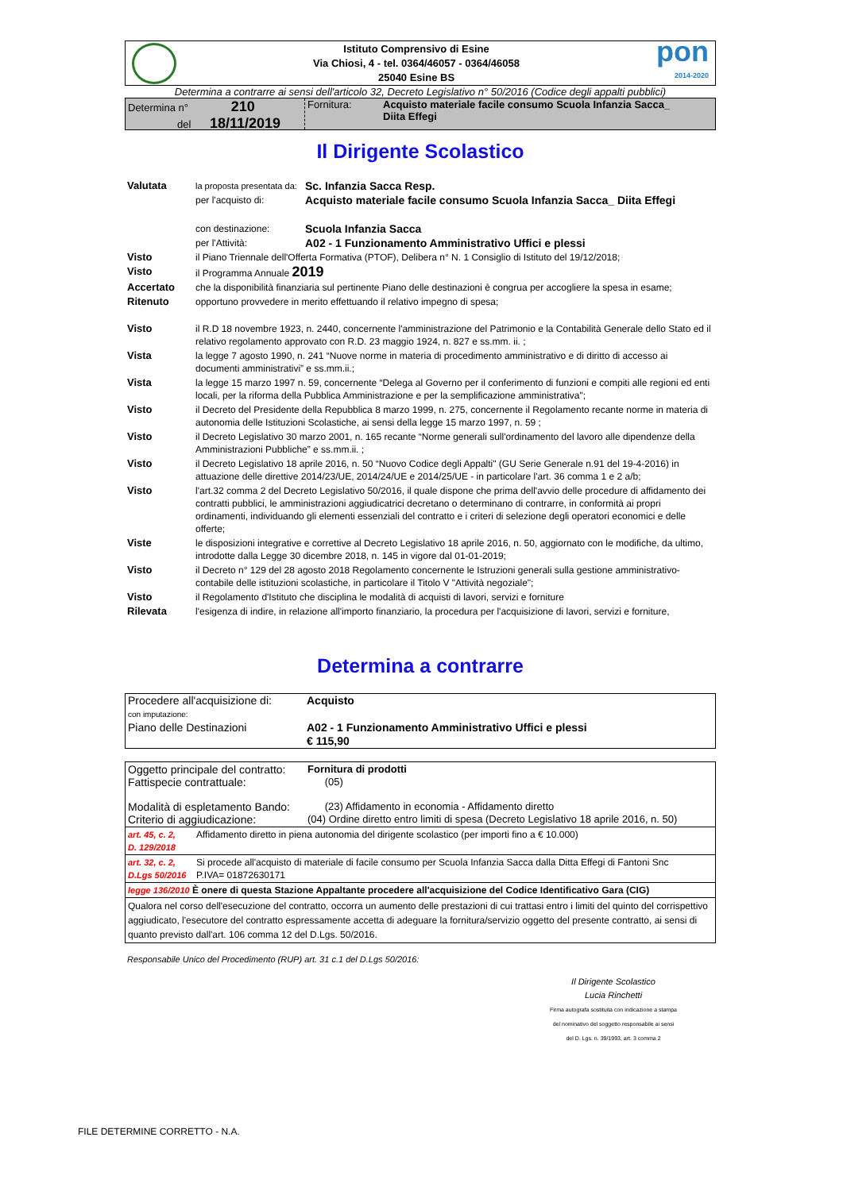Istituto Comprensivo di Esine
Via Chiosi, 4 - tel. 0364/46057 - 0364/46058
25040 Esine BS
pon
2014-2020
Determina a contrarre ai sensi dell'articolo 32, Decreto Legislativo n° 50/2016 (Codice degli appalti pubblici)
Determina n° 210
del 18/11/2019
Fornitura: Acquisto materiale facile consumo Scuola Infanzia Sacca_
Diita Effegi
Il Dirigente Scolastico
| Valutata | la proposta presentata da: | Sc. Infanzia Sacca Resp. |
| | per l'acquisto di: | Acquisto materiale facile consumo Scuola Infanzia Sacca_ Diita Effegi |
| | con destinazione: | Scuola Infanzia Sacca |
| | per l'Attività: | A02 - 1 Funzionamento Amministrativo Uffici e plessi |
| Visto | il Piano Triennale dell'Offerta Formativa (PTOF), Delibera n° N. 1 Consiglio di Istituto del 19/12/2018; | |
| Visto | il Programma Annuale 2019 | |
| Accertato | che la disponibilità finanziaria sul pertinente Piano delle destinazioni è congrua per accogliere la spesa in esame; | |
| Ritenuto | opportuno provvedere in merito effettuando il relativo impegno di spesa; | |
| Visto | il R.D 18 novembre 1923, n. 2440, concernente l'amministrazione del Patrimonio e la Contabilità Generale dello Stato ed il relativo regolamento approvato con R.D. 23 maggio 1924, n. 827 e ss.mm. ii. ; | |
| Vista | la legge 7 agosto 1990, n. 241 “Nuove norme in materia di procedimento amministrativo e di diritto di accesso ai documenti amministrativi” e ss.mm.ii.; | |
| Vista | la legge 15 marzo 1997 n. 59, concernente “Delega al Governo per il conferimento di funzioni e compiti alle regioni ed enti locali, per la riforma della Pubblica Amministrazione e per la semplificazione amministrativa"; | |
| Visto | il Decreto del Presidente della Repubblica 8 marzo 1999, n. 275, concernente il Regolamento recante norme in materia di autonomia delle Istituzioni Scolastiche, ai sensi della legge 15 marzo 1997, n. 59 ; | |
| Visto | il Decreto Legislativo 30 marzo 2001, n. 165 recante “Norme generali sull'ordinamento del lavoro alle dipendenze della Amministrazioni Pubbliche” e ss.mm.ii. ; | |
| Visto | il Decreto Legislativo 18 aprile 2016, n. 50 “Nuovo Codice degli Appalti" (GU Serie Generale n.91 del 19-4-2016) in attuazione delle direttive 2014/23/UE, 2014/24/UE e 2014/25/UE - in particolare l'art. 36 comma 1 e 2 a/b; | |
| Visto | l'art.32 comma 2 del Decreto Legislativo 50/2016, il quale dispone che prima dell'avvio delle procedure di affidamento dei contratti pubblici, le amministrazioni aggiudicatrici decretano o determinano di contrarre, in conformità ai propri ordinamenti, individuando gli elementi essenziali del contratto e i criteri di selezione degli operatori economici e delle offerte; | |
| Viste | le disposizioni integrative e correttive al Decreto Legislativo 18 aprile 2016, n. 50, aggiornato con le modifiche, da ultimo, introdotte dalla Legge 30 dicembre 2018, n. 145 in vigore dal 01-01-2019; | |
| Visto | il Decreto n° 129 del 28 agosto 2018 Regolamento concernente le Istruzioni generali sulla gestione amministrativo-contabile delle istituzioni scolastiche, in particolare il Titolo V "Attività negoziale"; | |
| Visto | il Regolamento d'Istituto che disciplina le modalità di acquisti di lavori, servizi e forniture | |
| Rilevata | l'esigenza di indire, in relazione all'importo finanziario, la procedura per l'acquisizione di lavori, servizi e forniture, | |
Determina a contrarre
Procedere all'acquisizione di:
Acquisto
con imputazione:
Piano delle Destinazioni A02 - 1 Funzionamento Amministrativo Uffici e plessi
€ 115,90
| Oggetto principale del contratto: Fattispecie contrattuale: | Fornitura di prodotti (05) |
| Modalità di espletamento Bando: Criterio di aggiudicazione: | (23) Affidamento in economia - Affidamento diretto (04) Ordine diretto entro limiti di spesa (Decreto Legislativo 18 aprile 2016, n. 50) |
| art. 45, c. 2, D. 129/2018 | Affidamento diretto in piena autonomia del dirigente scolastico (per importi fino a € 10.000) |
| art. 32, c. 2, D.Lgs 50/2016 | Si procede all'acquisto di materiale di facile consumo per Scuola Infanzia Sacca dalla Ditta Effegi di Fantoni Snc P.IVA= 01872630171 |
| legge 136/2010 È onere di questa Stazione Appaltante procedere all'acquisizione del Codice Identificativo Gara (CIG) | |
| Qualora nel corso dell'esecuzione del contratto, occorra un aumento delle prestazioni di cui trattasi entro i limiti del quinto del corrispettivo aggiudicato, l'esecutore del contratto espressamente accetta di adeguare la fornitura/servizio oggetto del presente contratto, ai sensi di quanto previsto dall'art. 106 comma 12 del D.Lgs. 50/2016. | |
Responsabile Unico del Procedimento (RUP) art. 31 c.1 del D.Lgs 50/2016:
Il Dirigente Scolastico
Lucia Rinchetti
Firma autografa sostituita con indicazione a stampa
del nominativo del soggetto responsabile ai sensi
del D. Lgs. n. 39/1993, art. 3 comma 2
FILE DETERMINE CORRETTO - N.A.